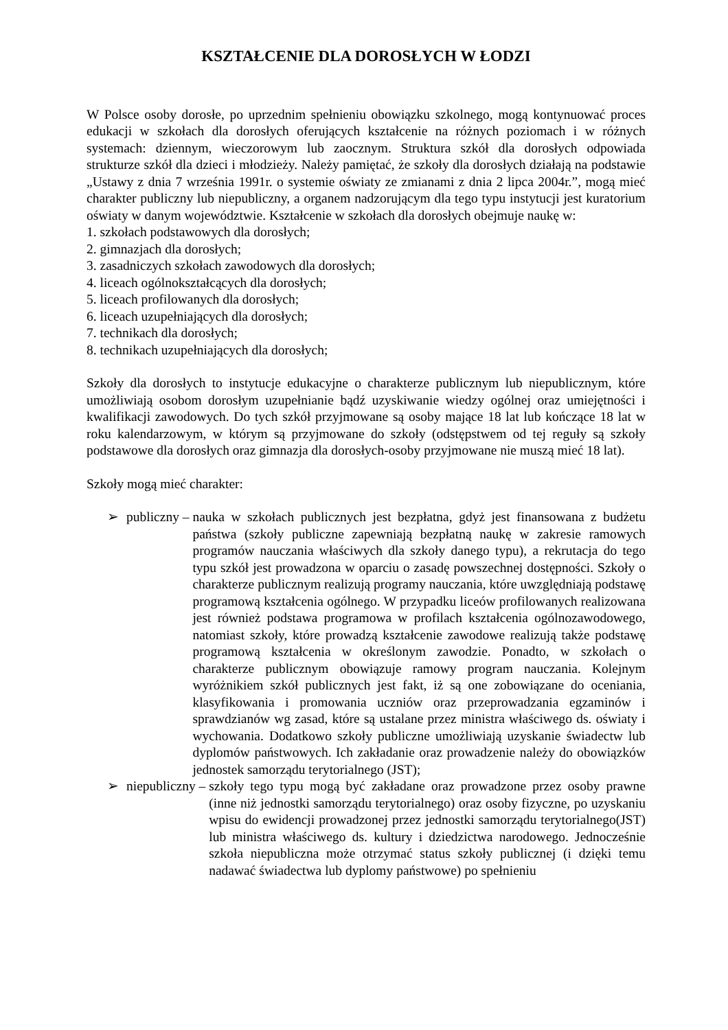KSZTAŁCENIE DLA DOROSŁYCH W ŁODZI
W Polsce osoby dorosłe, po uprzednim spełnieniu obowiązku szkolnego, mogą kontynuować proces edukacji w szkołach dla dorosłych oferujących kształcenie na różnych poziomach i w różnych systemach: dziennym, wieczorowym lub zaocznym. Struktura szkół dla dorosłych odpowiada strukturze szkół dla dzieci i młodzieży. Należy pamiętać, że szkoły dla dorosłych działają na podstawie „Ustawy z dnia 7 września 1991r. o systemie oświaty ze zmianami z dnia 2 lipca 2004r.”, mogą mieć charakter publiczny lub niepubliczny, a organem nadzorującym dla tego typu instytucji jest kuratorium oświaty w danym województwie. Kształcenie w szkołach dla dorosłych obejmuje naukę w:
1. szkołach podstawowych dla dorosłych;
2. gimnazjach dla dorosłych;
3. zasadniczych szkołach zawodowych dla dorosłych;
4. liceach ogólnokształcących dla dorosłych;
5. liceach profilowanych dla dorosłych;
6. liceach uzupełniających dla dorosłych;
7. technikach dla dorosłych;
8. technikach uzupełniających dla dorosłych;
Szkoły dla dorosłych to instytucje edukacyjne o charakterze publicznym lub niepublicznym, które umożliwiają osobom dorosłym uzupełnianie bądź uzyskiwanie wiedzy ogólnej oraz umiejętności i kwalifikacji zawodowych. Do tych szkół przyjmowane są osoby mające 18 lat lub kończące 18 lat w roku kalendarzowym, w którym są przyjmowane do szkoły (odstępstwem od tej reguły są szkoły podstawowe dla dorosłych oraz gimnazja dla dorosłych-osoby przyjmowane nie muszą mieć 18 lat).
Szkoły mogą mieć charakter:
➢ publiczny – nauka w szkołach publicznych jest bezpłatna, gdyż jest finansowana z budżetu państwa (szkoły publiczne zapewniają bezpłatną naukę w zakresie ramowych programów nauczania właściwych dla szkoły danego typu), a rekrutacja do tego typu szkół jest prowadzona w oparciu o zasadę powszechnej dostępności. Szkoły o charakterze publicznym realizują programy nauczania, które uwzględniają podstawę programową kształcenia ogólnego. W przypadku liceów profilowanych realizowana jest również podstawa programowa w profilach kształcenia ogólnozawodowego, natomiast szkoły, które prowadzą kształcenie zawodowe realizują także podstawę programową kształcenia w określonym zawodzie. Ponadto, w szkołach o charakterze publicznym obowiązuje ramowy program nauczania. Kolejnym wyróżnikiem szkół publicznych jest fakt, iż są one zobowiązane do oceniania, klasyfikowania i promowania uczniów oraz przeprowadzania egzaminów i sprawdzianów wg zasad, które są ustalane przez ministra właściwego ds. oświaty i wychowania. Dodatkowo szkoły publiczne umożliwiają uzyskanie świadectw lub dyplomów państwowych. Ich zakładanie oraz prowadzenie należy do obowiązków jednostek samorządu terytorialnego (JST);
➢ niepubliczny – szkoły tego typu mogą być zakładane oraz prowadzone przez osoby prawne (inne niż jednostki samorządu terytorialnego) oraz osoby fizyczne, po uzyskaniu wpisu do ewidencji prowadzonej przez jednostki samorządu terytorialnego(JST) lub ministra właściwego ds. kultury i dziedzictwa narodowego. Jednocześnie szkoła niepubliczna może otrzymać status szkoły publicznej (i dzięki temu nadawać świadectwa lub dyplomy państwowe) po spełnieniu